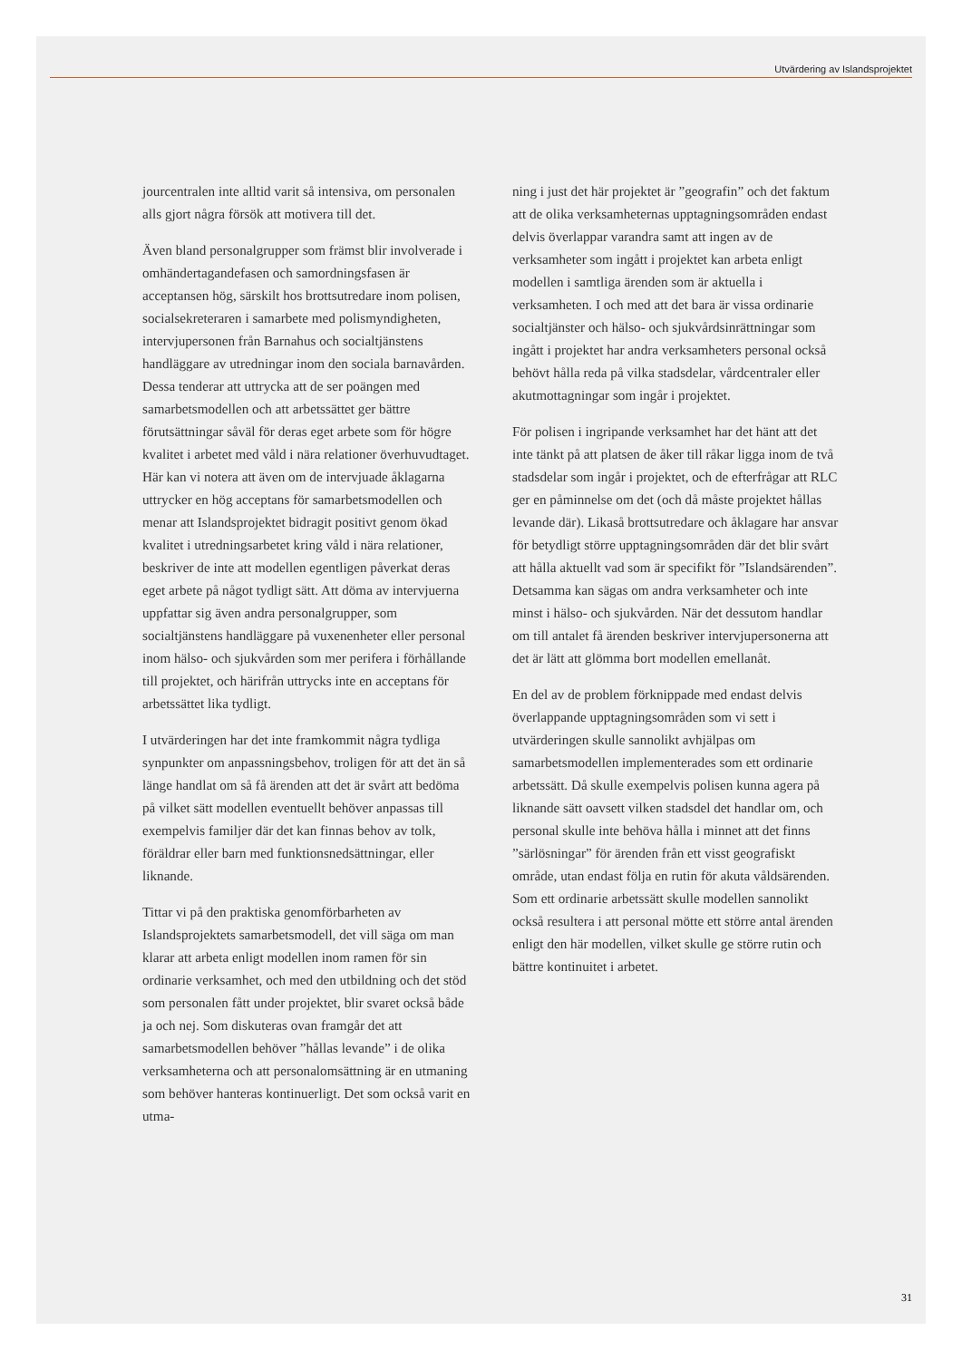Utvärdering av Islandsprojektet
jourcentralen inte alltid varit så intensiva, om personalen alls gjort några försök att motivera till det.
Även bland personalgrupper som främst blir involverade i omhändertagandefasen och samordningsfasen är acceptansen hög, särskilt hos brottsutredare inom polisen, socialsekreteraren i samarbete med polismyndigheten, intervjupersonen från Barnahus och socialtjänstens handläggare av utredningar inom den sociala barnavården. Dessa tenderar att uttrycka att de ser poängen med samarbetsmodellen och att arbetssättet ger bättre förutsättningar såväl för deras eget arbete som för högre kvalitet i arbetet med våld i nära relationer överhuvudtaget. Här kan vi notera att även om de intervjuade åklagarna uttrycker en hög acceptans för samarbetsmodellen och menar att Islandsprojektet bidragit positivt genom ökad kvalitet i utredningsarbetet kring våld i nära relationer, beskriver de inte att modellen egentligen påverkat deras eget arbete på något tydligt sätt. Att döma av intervjuerna uppfattar sig även andra personalgrupper, som socialtjänstens handläggare på vuxenenheter eller personal inom hälso- och sjukvården som mer perifera i förhållande till projektet, och härifrån uttrycks inte en acceptans för arbetssättet lika tydligt.
I utvärderingen har det inte framkommit några tydliga synpunkter om anpassningsbehov, troligen för att det än så länge handlat om så få ärenden att det är svårt att bedöma på vilket sätt modellen eventuellt behöver anpassas till exempelvis familjer där det kan finnas behov av tolk, föräldrar eller barn med funktionsnedsättningar, eller liknande.
Tittar vi på den praktiska genomförbarheten av Islandsprojektets samarbetsmodell, det vill säga om man klarar att arbeta enligt modellen inom ramen för sin ordinarie verksamhet, och med den utbildning och det stöd som personalen fått under projektet, blir svaret också både ja och nej. Som diskuteras ovan framgår det att samarbetsmodellen behöver ”hållas levande” i de olika verksamheterna och att personalomsättning är en utmaning som behöver hanteras kontinuerligt. Det som också varit en utma-
ning i just det här projektet är ”geografin” och det faktum att de olika verksamheternas upptagningsområden endast delvis överlappar varandra samt att ingen av de verksamheter som ingått i projektet kan arbeta enligt modellen i samtliga ärenden som är aktuella i verksamheten. I och med att det bara är vissa ordinarie socialtjänster och hälso- och sjukvårdsinrättningar som ingått i projektet har andra verksamheters personal också behövt hålla reda på vilka stadsdelar, vårdcentraler eller akutmottagningar som ingår i projektet.
För polisen i ingripande verksamhet har det hänt att det inte tänkt på att platsen de åker till råkar ligga inom de två stadsdelar som ingår i projektet, och de efterfrågar att RLC ger en påminnelse om det (och då måste projektet hållas levande där). Likaså brottsutredare och åklagare har ansvar för betydligt större upptagningsområden där det blir svårt att hålla aktuellt vad som är specifikt för ”Islandsärenden”. Detsamma kan sägas om andra verksamheter och inte minst i hälso- och sjukvården. När det dessutom handlar om till antalet få ärenden beskriver intervjupersonerna att det är lätt att glömma bort modellen emellanåt.
En del av de problem förknippade med endast delvis överlappande upptagningsområden som vi sett i utvärderingen skulle sannolikt avhjälpas om samarbetsmodellen implementerades som ett ordinarie arbetssätt. Då skulle exempelvis polisen kunna agera på liknande sätt oavsett vilken stadsdel det handlar om, och personal skulle inte behöva hålla i minnet att det finns ”särlösningar” för ärenden från ett visst geografiskt område, utan endast följa en rutin för akuta våldsärenden. Som ett ordinarie arbetssätt skulle modellen sannolikt också resultera i att personal mötte ett större antal ärenden enligt den här modellen, vilket skulle ge större rutin och bättre kontinuitet i arbetet.
31